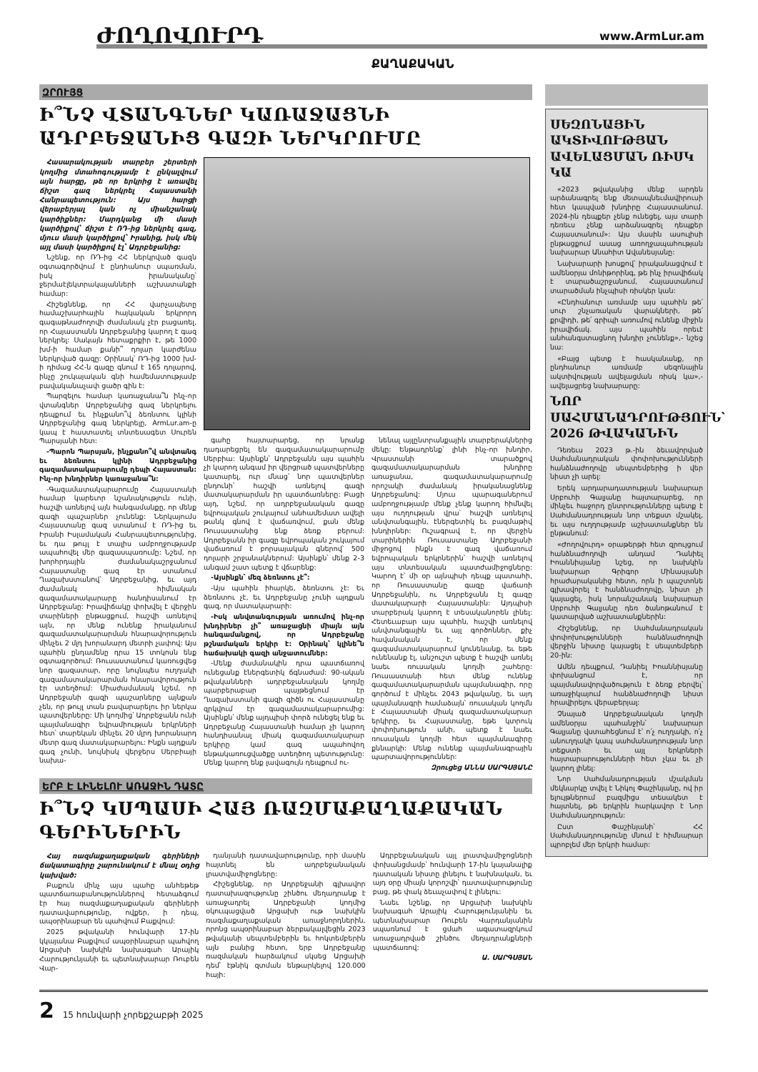ԺՈՂՈՎՈՒՐԴ www.ArmLur.am
ՔԱՂԱՔԱԿԱՆ
ԶՐՈՒՅՑ
Ի՞ՆՉ ՎՏԱՆԳՆԵՐ ԿԱՌԱՋԱՑՆԻ ԱԴՐԲԵՋԱՆԻՑ ԳԱԶԻ ՆԵՐԿՐՈՒՄԸ
Հասարակության տարբեր շերտերի կողմից մտահոգությամբ է ընկալվում այն հարցը, թե որ երկրից է առավել ճիշտ գազ ներկրել Հայաստանի Հանրապետություն: Այս հարցի վերաբերյալ կան ոչ միանշանակ կարծիքներ: Մարդկանց մի մասի կարծիքով՝ ճիշտ է ՌԴ-ից ներկրել գազ, մյուս մասի կարծիքով՝ Իրանից, իսկ մեկ այլ մասի կարծիքով էլ՝ Ադրբեջանից:
Նշենք, որ ՌԴ-ից ՀՀ ներկրված գազն օգտագործվում է ընդհանուր սպառման, իսկ իրանականը՝ ջերմաէլեկտրակայանների աշխատանքի համար:
Հիշեցնենք, որ ՀՀ վարչապետը համաշխարհային հայկական երկրորդ գագաթնաժողովի ժամանակ չէր բացառել, որ Հայաստանն Ադրբեջանից կարող է գազ ներկրել: Սակայն հետաքրքիր է, թե 1000 խմ-ի համար քանի՞ դոլար կարժենա ներկրված գազը: Օրինակ՝ ՌԴ-ից 1000 խմ-ի դիմաց ՀՀ-ն գազը գնում է 165 դոլարով, ինչը շուկայական գնի համեմատությամբ բավականաչափ ցածր գին է:
Պարզելու համար կառաջանա՞ն ինչ-որ վտանգներ Ադրբեջանից գազ ներկրելու դեպքում եւ ինչքանո՞վ ձեռնտու կլինի Ադրբեջանից գազ ներկրելը, ArmLur.am-ը կապ է հաստատել տնտեսագետ Սուրեն Պարսյանի հետ:
-Պարոն Պարսյան, ինչքանո՞վ անվտանգ եւ ձեռնտու կլինի Ադրբեջանից գազամատակարարումը դեպի Հայաստան: Ինչ-որ խնդիրներ կառաջանա՞ն:
-Գազամատակարարումը Հայաստանի համար կարեւոր նշանակություն ունի, հաշվի առնելով այն հանգամանքը, որ մենք գազի պաշարներ չունենք: Ներկայումս Հայաստանը գազ ստանում է ՌԴ-ից եւ Իրանի Իսլամական Հանրապետությունից, եւ դա թույլ է տալիս ամբողջությամբ ապահովել մեր գազասպառումը: Նշեմ, որ խորհրդային ժամանակաշրջանում Հայաստանը գազ էր ստանում Ղազախստանով՝ Ադրբեջանից, եւ այդ ժամանակ հիմնական գազամատակարարը հանդիսանում էր Ադրբեջանը: Իրավիճակը փոխվել է վերջին տարիների ընթացքում, հաշվի առնելով այն, որ մենք ունենք իրականում գազամատակարարման հնարավորություն մինչեւ 2 մլդ խորանարդ մետրի չափով: Այս պահին ընդամենը դրա 15 տոկոսն ենք օգտագործում: Ռուսաստանում կառուցվեց նոր գազատար, որը նույնպես ուղղակի գազամատակարարման հնարավորություն էր ստեղծում: Միաժամանակ նշեմ, որ Ադրբեջանի գազի պաշարները այնքան չեն, որ թույլ տան բավարարելու իր ներկա պատվերները: Մի կողմից՝ Ադրբեջանն ունի պայմանագիր եվրամիության երկրների հետ՝ տարեկան մինչեւ 20 մլրդ խորանարդ մետր գազ մատակարարելու: Ինքն այդքան գազ չունի, նույնիսկ վերջերս Սերբիայի նախա-
գահը հայտարարեց, որ նրանք դադարեցրել են գազամատակարարումը Սերբիա: Այսինքն՝ Ադրբեջանն այս պահին չի կարող անգամ իր վերցրած պատվերները կատարել, ուր մնաց՝ նոր պատվերներ ընդունի՝ հաշվի առնելով գազի մատակարարման իր պատճառները: Բացի այդ, նշեմ, որ ադրբեջանական գազը եվրոպական շուկայում անհամեմատ ավելի թանկ գնով է վաճառվում, քան մենք Ռուսաստանից ենք ձեռք բերում: Ադրբեջանն իր գազը եվրոպական շուկայում վաճառում է բորսայական գներով՝ 500 դոլարի շրջանակներում: Այսինքն՝ մենք 2-3 անգամ շատ պետք է վճարենք:
-Այսինքն՝ մեզ ձեռնտու չէ՞:
-Այս պահին իհարկե, ձեռնտու չէ: Եւ ձեռնտու չէ, եւ Ադրբեջանը չունի այդքան գազ, որ մատակարարի:
-Իսկ անվտանգության առումով ինչ-որ խնդիրներ չի՞ առաջացնի միայն այն հանգամանքով, որ Ադրբեջանը թշնամական երկիր է: Օրինակ՝ կլինե՞ն հաճախակի գազի անջատումներ:
-Մենք ժամանակին դրա պատճառով ունեցանք էներգետիկ ճգնաժամ: 90-ական թվականների ադրբեջանական կողմը պարբերաբար պայթեցնում էր Ղազախստանի գազի գիծն ու Հայաստանը զրկվում էր գազամատակարարումից: Այսինքն՝ մենք այդպիսի փորձ ունեցել ենք եւ Ադրբեջանը Հայաստանի համար չի կարող հանդիսանալ միակ գազամատակարար երկիրը կամ գազ ապահովող ենթակառուցվածքը ստեղծող պետությունը: Մենք կարող ենք լավագույն դեպքում ու-
նենալ այլընտրանքային տարբերակներից մեկը: Ենթադրենք՝ լինի ինչ-որ խնդիր, Վրաստանի տարածքով գազամատակարարման խնդիրը առաջանա, գազամատակարարումը որոշակի ժամանակ իրականացնենք Ադրբեջանով: Մյուս պարագաներում ամբողջությամբ մենք չենք կարող հիմնվել այս ուղղության վրա՝ հաշվի առնելով անվտանգային, էներգետիկ եւ բազմաթիվ խնդիրներ: Ուշագրավ է, որ վերջին տարիներին Ռուսաստանը Ադրբեջանի միջոցով ինքն է գազ վաճառում եվրոպական երկրներին՝ հաշվի առնելով այս տնտեսական պատժամիջոցները: Կարող է՝ մի օր այնպիսի դեպք պատահի, որ Ռուսաստանը գազը վաճառի Ադրբեջանին, ու Ադրբեջանն էլ գազը մատակարարի Հայաստանին: Այդպիսի տարբերակ կարող է տեսականորեն լինել: Հետեւաբար այս պահին, հաշվի առնելով անվտանգային եւ այլ գործոններ, քիչ հավանական է, որ մենք գազամատակարարում կունենանք, եւ եթե ունենանք էլ, անշուշտ պետք է հաշվի առնել նաեւ ռուսական կողմի շահերը: Ռուսաստանի հետ մենք ունենք գազամատակարարման պայմանագիր, որը գործում է մինչեւ 2043 թվականը, եւ այդ պայմանագրի համաձայն՝ ռուսական կողմն է Հայաստանի միակ գազամատակարար երկիրը, եւ Հայաստանը, եթե կտրուկ փոփոխություն անի, պետք է նաեւ ռուսական կողմի հետ պայմանագիրը քննարկի: Մենք ունենք պայմանագրային պարտավորություններ:
Զրուցեց ԱՆՆԱ ՍԱՐԳՍՅԱՆԸ
ԵՐԲ Է ԼԻՆԵԼՈՒ ԱՌԱՋԻՆ ԴԱՏԸ
Ի՞ՆՉ ԿՍՊԱՍԻ ՀԱՅ ՌԱԶՄԱՔԱՂԱՔԱԿԱՆ ԳԵՐԻՆԵՐԻՆ
Հայ ռազմաքաղաքական գերիների ճակատագիրը շարունակում է մնալ օդից կախված:
Բաքուն մինչ այս պահը անհեթեթ պատճառաբանություններով հետաձգում էր հայ ռազմաքաղաքական գերիների դատավարությունը, ովքեր, ի դեպ, ապօրինաբար են պահվում Բաքվում:
2025 թվականի հունվարի 17-ին կկայանա Բաքվում ապօրինաբար պահվող Արցախի նախկին նախագահ Արայիկ Հարությունյանի եւ պետնախարար Ռուբեն Վար-
դանյանի դատավարությունը, որի մասին հայտնել են ադրբեջանական լրատվամիջոցները:
Հիշեցնենք, որ Ադրբեջանի գլխավոր դատախազությունը շինծու մեղադրանք է առաջադրել Ադրբեջանի կողմից օկուպացված Արցախի ութ նախկին ռազմաքաղաքական առաջնորդներին, որոնց ապօրինաբար ձերբակալվեցին 2023 թվականի սեպտեմբերին եւ հոկտեմբերին այն բանից հետո, երբ Ադրբեջանը ռազմական հարձակում սկսեց Արցախի դեմ՝ էթնիկ զտման ենթարկելով 120.000 հայի:
Ադրբեջանական այլ լրատվամիջոցների փոխանցմամբ՝ հունվարի 17-ին կայանալիք դատական նիստը լինելու է նախնական, եւ այդ օրը միայն կորոշվի՝ դատավարությունը բաց, թե փակ ձեւաչափով է լինելու:
Նաեւ նշենք, որ Արցախի նախկին նախագահ Արայիկ Հարությունյանին եւ պետնախարար Ռուբեն Վարդանյանին սպառնում է ցմահ ազատազրկում առաջադրված շինծու մեղադրանքների պատճառով:
Ա. ՍԱՐԳՍՅԱՆ
ՍԵԶՈՆԱՅԻՆ ԱԿՏԻՎՈՒԹՅԱՆ ԱՎԵԼԱՑՄԱՆ ՌԻՍԿ ԿԱ
«2023 թվականից մենք արդեն արձանագրել ենք մետապնեւմավիրուսի հետ կապված խնդիրը Հայաստանում. 2024-ին դեպքեր չենք ունեցել, այս տարի դեռեւս չենք արձանագրել դեպքեր Հայաստանում»: Այս մասին ասուլիսի ընթացքում ասաց առողջապահության նախարար Անահիտ Ավանեսյանը:
Նախարարի խոսքով՝ իրականացվում է ամենօրյա մոնիթորինգ, թե ինչ իրավիճակ է տարածաշրջանում, Հայաստանում տարածման ինչպիսի ռիսկեր կան:
«Ընդհանուր առմամբ այս պահին թե՛ սուր շնչառական վարակների, թե՛ քրվիդի, թե՛ գրիպի առումով ունենք միջին իրավիճակ. այս պահին որեւէ անհանգստացնող խնդիր չունենք»,- նշեց նա:
«Բայց պետք է հասկանանք, որ ընդհանուր առմամբ սեզոնային ակտիվության ավելացման ռիսկ կա»,- ավելացրեց նախարարը:
ՆՈՐ ՍԱՀՄԱՆԱԴՐՈՒԹՅՈՒՆ՝ 2026 ԹՎԱԿԱՆԻՆ
Դեռեւս 2023 թ.-ին ձեւավորված Սահմանադրական փոփոխությունների հանձնաժողովը սեպտեմբերից ի վեր նիստ չի արել:
Երեկ արդարադատության նախարար Սրբուհի Գալյանը հայտարարեց, որ մինչեւ հաջորդ ընտրությունները պետք է Սահմանադրության նոր տեքստ մշակել, եւ այս ուղղությամբ աշխատանքներ են ընթանում:
«Ժողովուրդ» օրաթերթի հետ զրույցում հանձնաժողովի անդամ Դանիել Իոաննիսյանը նշեց, որ նախկին նախարար Գրիգոր Մինասյանի հրաժարականից հետո, որն ի պաշտոնե գլխավորել է հանձնաժողովը, նիստ չի կայացել, իսկ նորանշանակ նախարար Սրբուհի Գալյանը դեռ ծանոթանում է կատարված աշխատանքներին:
Հիշեցնենք, որ Սահմանադրական փոփոխությունների հանձնաժողովի վերջին նիստը կայացել է սեպտեմբերի 20-ին:
Ամեն դեպքում, Դանիել Իոաննիսյանը փոխանցում է, որ պայմանավորվածություն է ձեռք բերվել՝ առաջիկայում հանձնաժողովի նիստ հրավիրելու վերաբերյալ:
Չնայած Ադրբեջանական կողմի ամենօրյա պահանջին՝ նախարար Գալյանը վստահեցնում է՝ ո՛չ ուղղակի, ո՛չ անուղղակի կապ սահմանադրության նոր տեքստի եւ այլ երկրների հայտարարությունների հետ չկա եւ չի կարող լինել:
Նոր Սահմանադրության մշակման մեկնարկը տվել է Նիկոլ Փաշինյանը, ով իր ելույթներում բազմիցս տեսակետ է հայտնել, թե երկրին հարկավոր է Նոր Սահմանադրություն:
Ըստ Փաշինյանի՝ ՀՀ Սահմանադրությունը մնում է հիմնարար պրոբլեմ մեր երկրի համար:
2 15 հունվարի չորեքշաբթի 2025